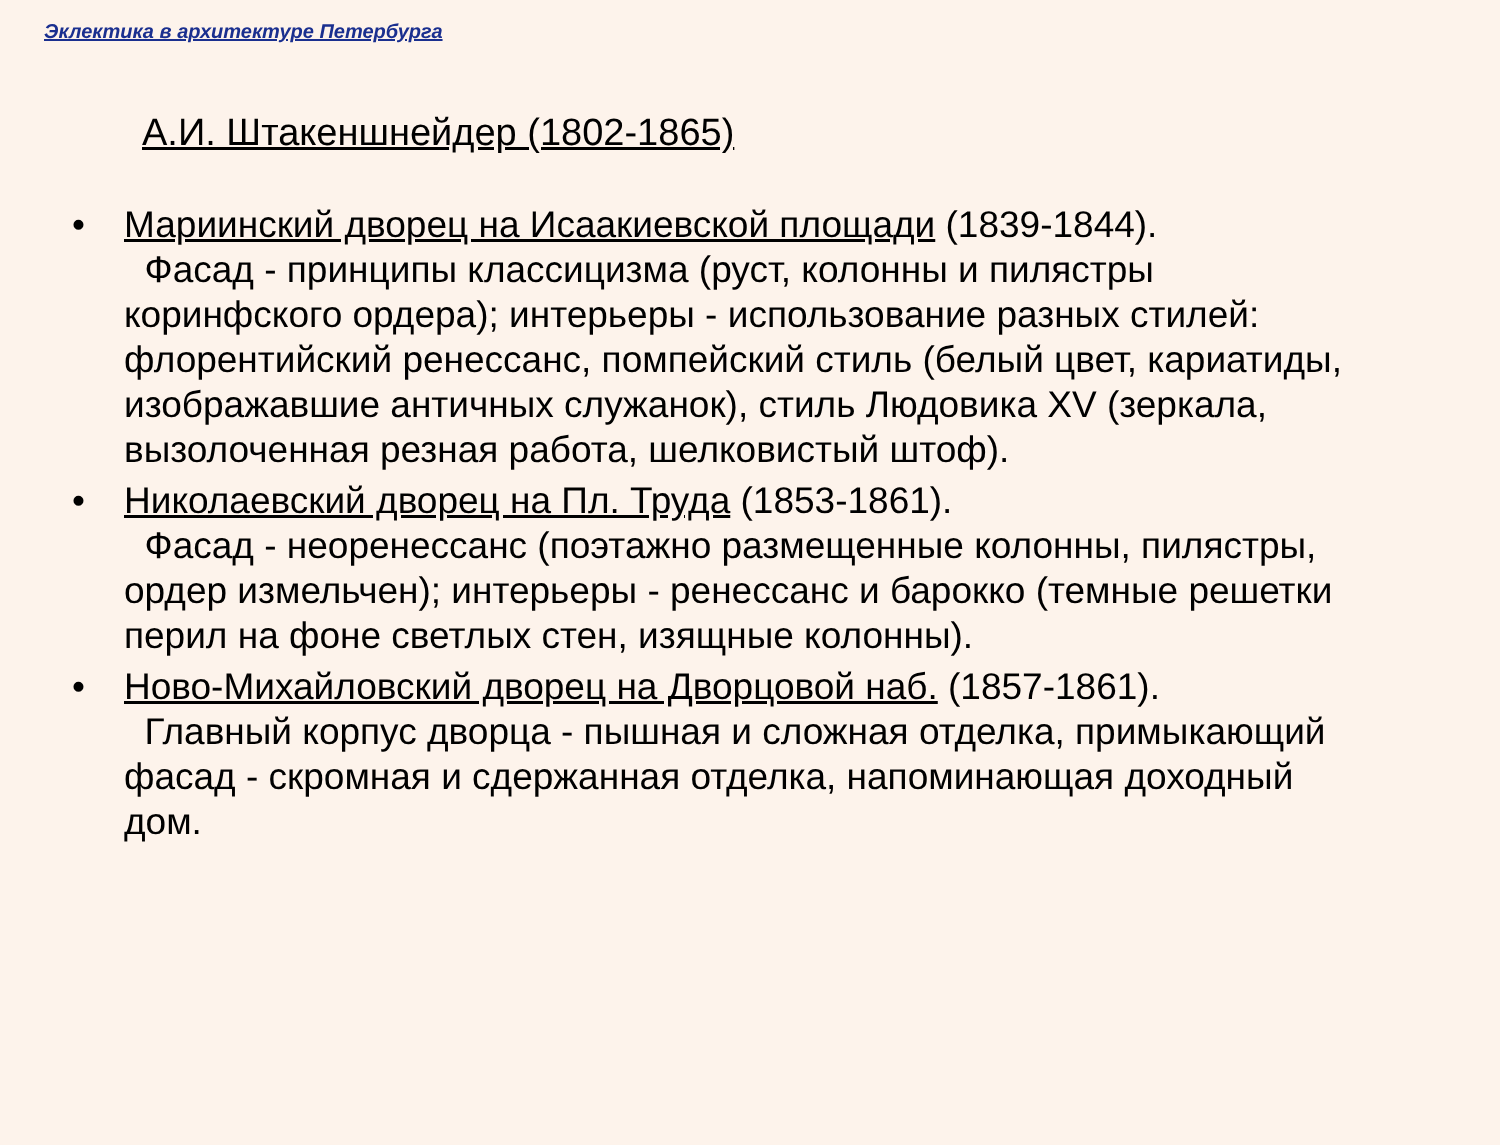Эклектика в архитектуре Петербурга
А.И. Штакеншнейдер (1802-1865)
• Мариинский дворец на Исаакиевской площади (1839-1844).
Фасад - принципы классицизма (руст, колонны и пилястры коринфского ордера); интерьеры - использование разных стилей: флорентийский ренессанс, помпейский стиль (белый цвет, кариатиды, изображавшие античных служанок), стиль Людовика XV (зеркала, вызолоченная резная работа, шелковистый штоф).
• Николаевский дворец на Пл. Труда (1853-1861).
Фасад - неоренессанс (поэтажно размещенные колонны, пилястры, ордер измельчен); интерьеры - ренессанс и барокко (темные решетки перил на фоне светлых стен, изящные колонны).
• Ново-Михайловский дворец на Дворцовой наб. (1857-1861).
Главный корпус дворца - пышная и сложная отделка, примыкающий фасад - скромная и сдержанная отделка, напоминающая доходный дом.